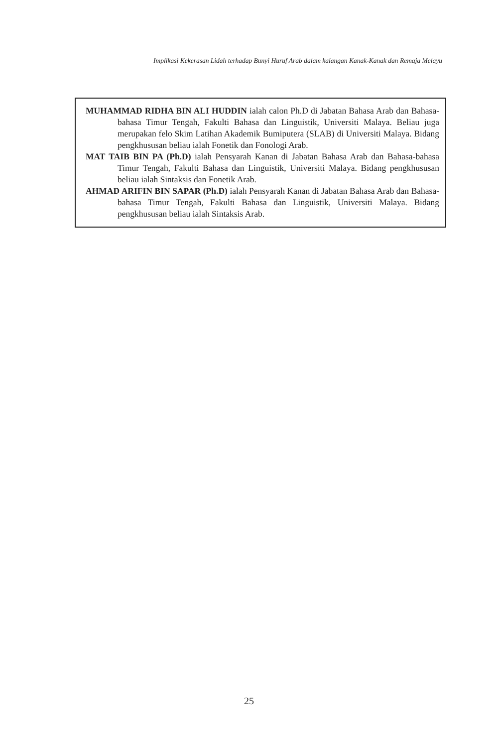Implikasi Kekerasan Lidah terhadap Bunyi Huruf Arab dalam kalangan Kanak-Kanak dan Remaja Melayu
MUHAMMAD RIDHA BIN ALI HUDDIN ialah calon Ph.D di Jabatan Bahasa Arab dan Bahasa-bahasa Timur Tengah, Fakulti Bahasa dan Linguistik, Universiti Malaya. Beliau juga merupakan felo Skim Latihan Akademik Bumiputera (SLAB) di Universiti Malaya. Bidang pengkhususan beliau ialah Fonetik dan Fonologi Arab.
MAT TAIB BIN PA (Ph.D) ialah Pensyarah Kanan di Jabatan Bahasa Arab dan Bahasa-bahasa Timur Tengah, Fakulti Bahasa dan Linguistik, Universiti Malaya. Bidang pengkhususan beliau ialah Sintaksis dan Fonetik Arab.
AHMAD ARIFIN BIN SAPAR (Ph.D) ialah Pensyarah Kanan di Jabatan Bahasa Arab dan Bahasa-bahasa Timur Tengah, Fakulti Bahasa dan Linguistik, Universiti Malaya. Bidang pengkhususan beliau ialah Sintaksis Arab.
25